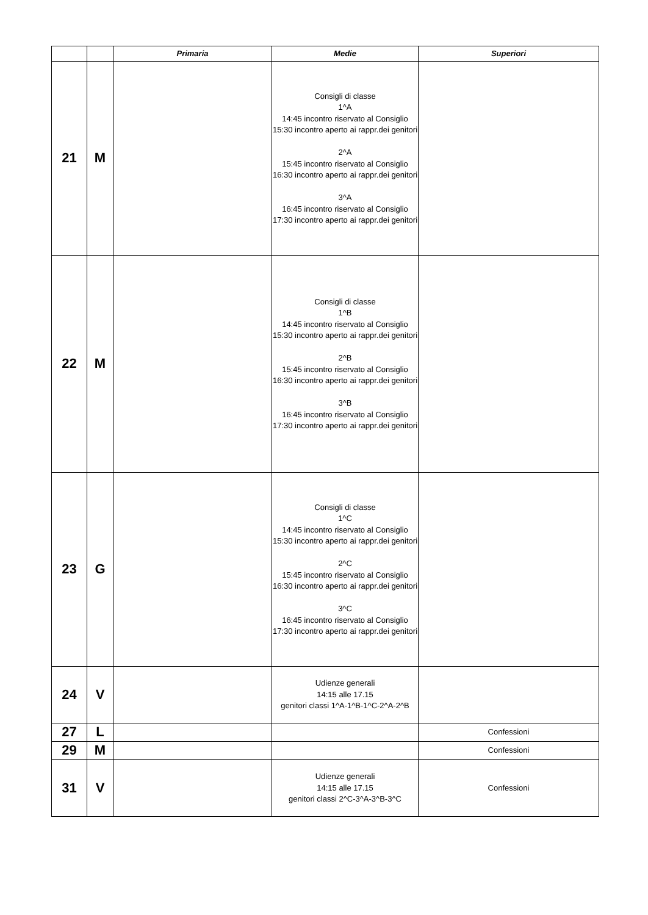| | | Primaria | Medie | Superiori |
| --- | --- | --- | --- | --- |
| 21 | M | | Consigli di classe 1^A 14:45 incontro riservato al Consiglio 15:30 incontro aperto ai rappr.dei genitori 2^A 15:45 incontro riservato al Consiglio 16:30 incontro aperto ai rappr.dei genitori 3^A 16:45 incontro riservato al Consiglio 17:30 incontro aperto ai rappr.dei genitori | |
| 22 | M | | Consigli di classe 1^B 14:45 incontro riservato al Consiglio 15:30 incontro aperto ai rappr.dei genitori 2^B 15:45 incontro riservato al Consiglio 16:30 incontro aperto ai rappr.dei genitori 3^B 16:45 incontro riservato al Consiglio 17:30 incontro aperto ai rappr.dei genitori | |
| 23 | G | | Consigli di classe 1^C 14:45 incontro riservato al Consiglio 15:30 incontro aperto ai rappr.dei genitori 2^C 15:45 incontro riservato al Consiglio 16:30 incontro aperto ai rappr.dei genitori 3^C 16:45 incontro riservato al Consiglio 17:30 incontro aperto ai rappr.dei genitori | |
| 24 | V | | Udienze generali 14:15 alle 17.15 genitori classi 1^A-1^B-1^C-2^A-2^B | |
| 27 | L | | | Confessioni |
| 29 | M | | | Confessioni |
| 31 | V | | Udienze generali 14:15 alle 17.15 genitori classi 2^C-3^A-3^B-3^C | Confessioni |